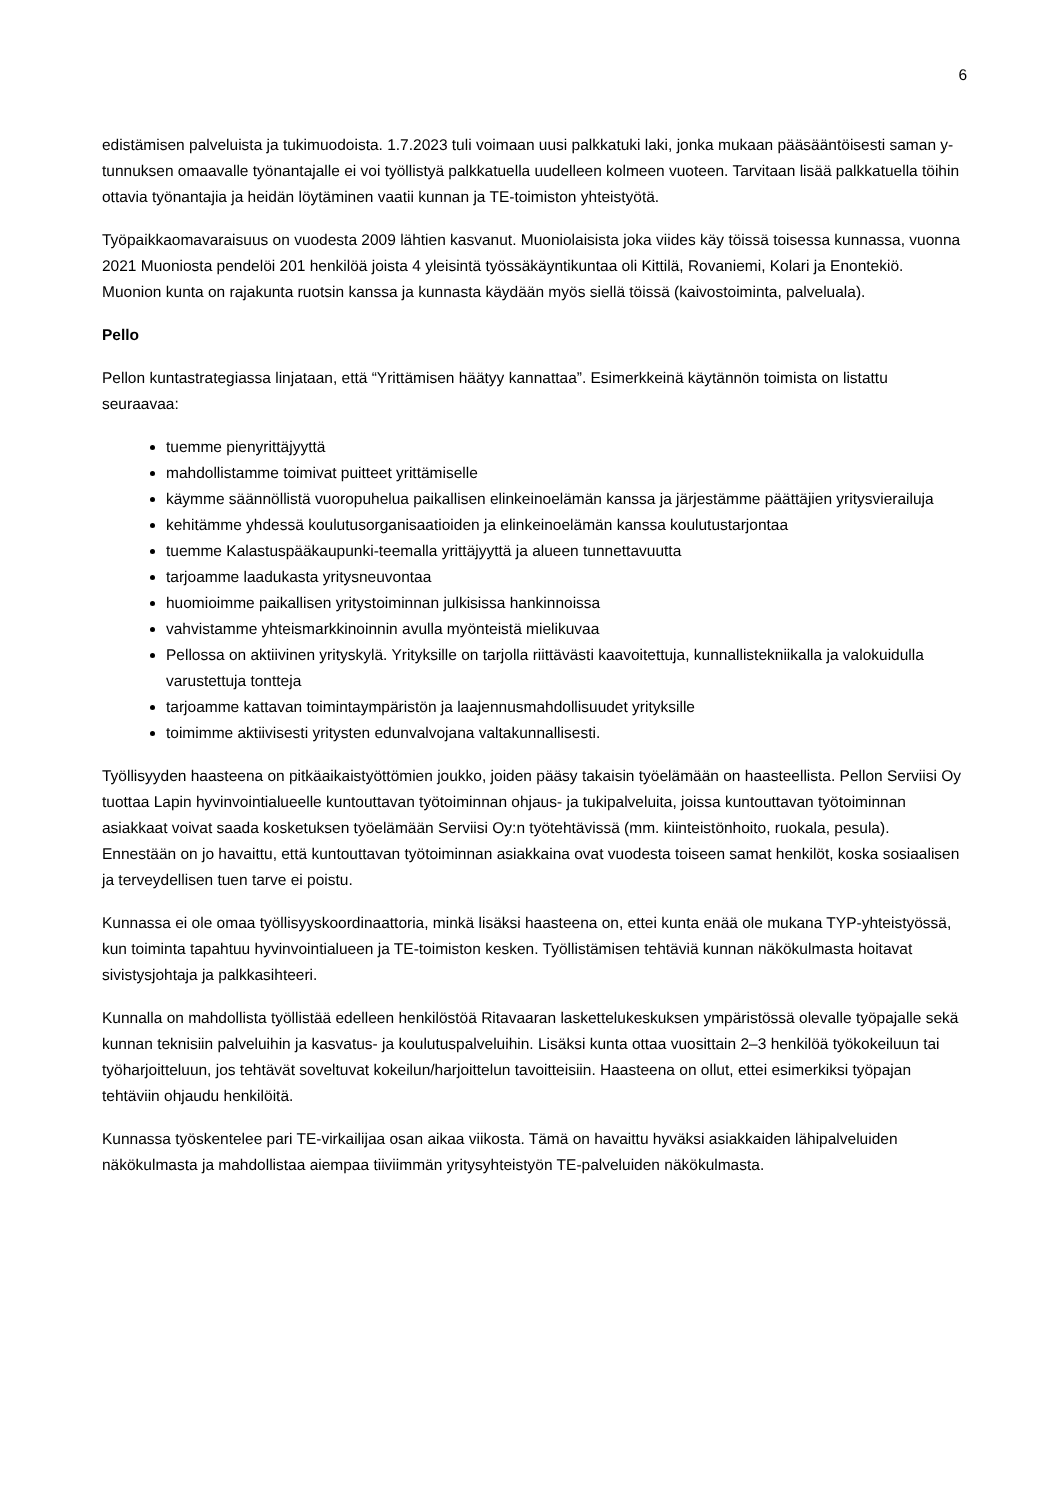6
edistämisen palveluista ja tukimuodoista. 1.7.2023 tuli voimaan uusi palkkatuki laki, jonka mukaan pääsääntöisesti saman y-tunnuksen omaavalle työnantajalle ei voi työllistyä palkkatuella uudelleen kolmeen vuoteen. Tarvitaan lisää palkkatuella töihin ottavia työnantajia ja heidän löytäminen vaatii kunnan ja TE-toimiston yhteistyötä.
Työpaikkaomavaraisuus on vuodesta 2009 lähtien kasvanut. Muoniolaisista joka viides käy töissä toisessa kunnassa, vuonna 2021 Muoniosta pendelöi 201 henkilöä joista 4 yleisintä työssäkäyntikuntaa oli Kittilä, Rovaniemi, Kolari ja Enontekiö. Muonion kunta on rajakunta ruotsin kanssa ja kunnasta käydään myös siellä töissä (kaivostoiminta, palveluala).
Pello
Pellon kuntastrategiassa linjataan, että “Yrittämisen häätyy kannattaa”. Esimerkkeinä käytännön toimista on listattu seuraavaa:
tuemme pienyrittäjyyttä
mahdollistamme toimivat puitteet yrittämiselle
käymme säännöllistä vuoropuhelua paikallisen elinkeinoelämän kanssa ja järjestämme päättäjien yritysvierailuja
kehitämme yhdessä koulutusorganisaatioiden ja elinkeinoelämän kanssa koulutustarjontaa
tuemme Kalastuspääkaupunki-teemalla yrittäjyyttä ja alueen tunnettavuutta
tarjoamme laadukasta yritysneuvontaa
huomioimme paikallisen yritystoiminnan julkisissa hankinnoissa
vahvistamme yhteismarkkinoinnin avulla myönteistä mielikuvaa
Pellossa on aktiivinen yrityskylä. Yrityksille on tarjolla riittävästi kaavoitettuja, kunnallistekniikalla ja valokuidulla varustettuja tontteja
tarjoamme kattavan toimintaympäristön ja laajennusmahdollisuudet yrityksille
toimimme aktiivisesti yritysten edunvalvojana valtakunnallisesti.
Työllisyyden haasteena on pitkäaikaistyöttömien joukko, joiden pääsy takaisin työelämään on haasteellista. Pellon Serviisi Oy tuottaa Lapin hyvinvointialueelle kuntouttavan työtoiminnan ohjaus- ja tukipalveluita, joissa kuntouttavan työtoiminnan asiakkaat voivat saada kosketuksen työelämään Serviisi Oy:n työtehtävissä (mm. kiinteistönhoito, ruokala, pesula). Ennestään on jo havaittu, että kuntouttavan työtoiminnan asiakkaina ovat vuodesta toiseen samat henkilöt, koska sosiaalisen ja terveydellisen tuen tarve ei poistu.
Kunnassa ei ole omaa työllisyyskoordinaattoria, minkä lisäksi haasteena on, ettei kunta enää ole mukana TYP-yhteistyössä, kun toiminta tapahtuu hyvinvointialueen ja TE-toimiston kesken. Työllistämisen tehtäviä kunnan näkökulmasta hoitavat sivistysjohtaja ja palkkasihteeri.
Kunnalla on mahdollista työllistää edelleen henkilöstöä Ritavaaran laskettelukeskuksen ympäristössä olevalle työpajalle sekä kunnan teknisiin palveluihin ja kasvatus- ja koulutuspalveluihin. Lisäksi kunta ottaa vuosittain 2–3 henkilöä työkokeiluun tai työharjoitteluun, jos tehtävät soveltuvat kokeilun/harjoittelun tavoitteisiin. Haasteena on ollut, ettei esimerkiksi työpajan tehtäviin ohjaudu henkilöitä.
Kunnassa työskentelee pari TE-virkailijaa osan aikaa viikosta. Tämä on havaittu hyväksi asiakkaiden lähipalveluiden näkökulmasta ja mahdollistaa aiempaa tiiviimmän yritysyhteistyön TE-palveluiden näkökulmasta.